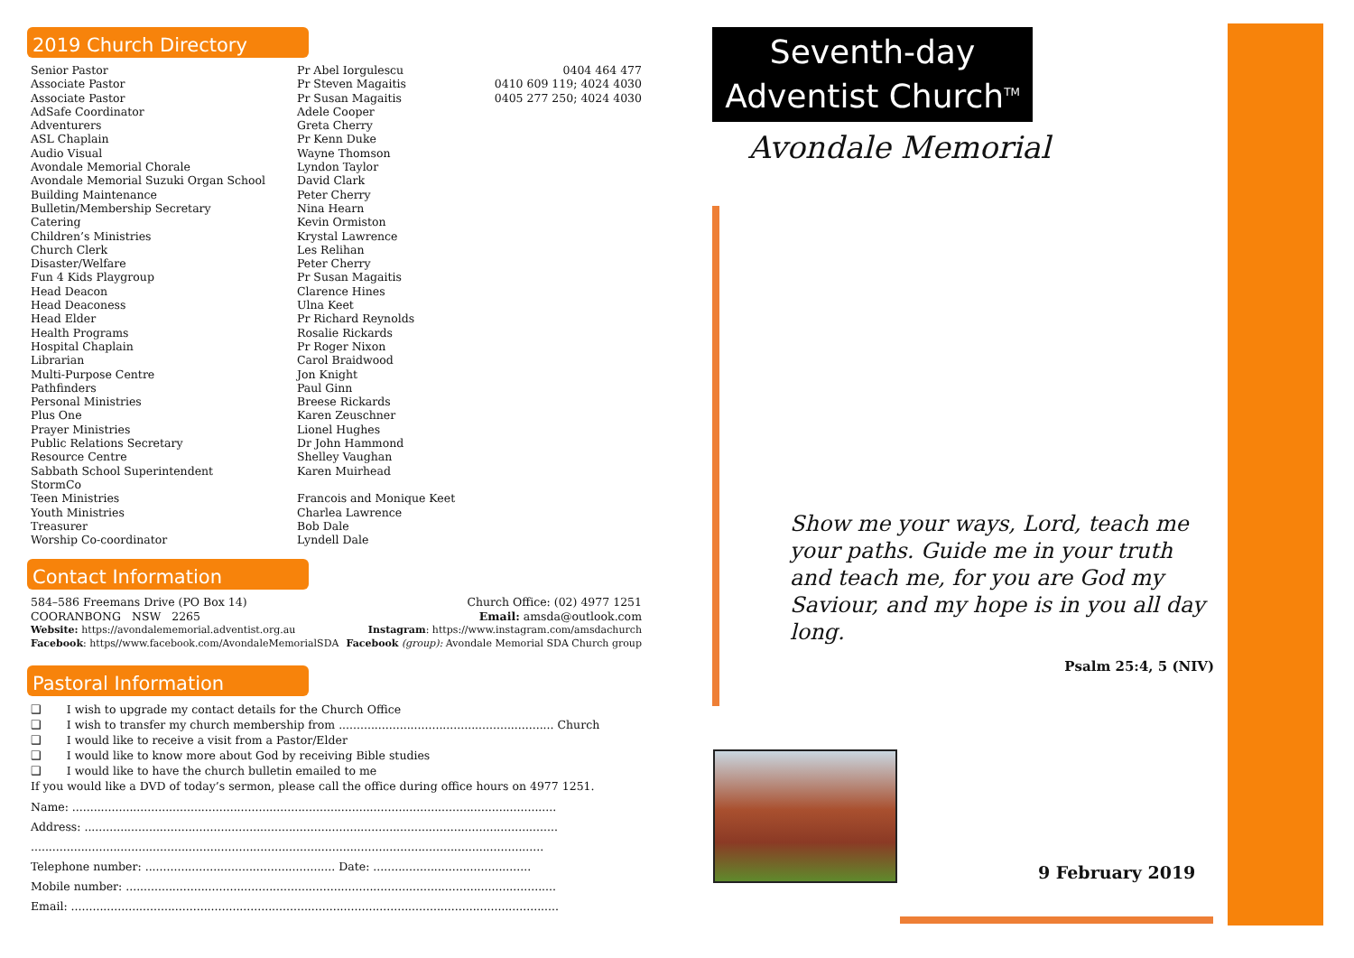2019 Church Directory
| Senior Pastor | Pr Abel Iorgulescu | 0404 464 477 |
| Associate Pastor | Pr Steven Magaitis | 0410 609 119; 4024 4030 |
| Associate Pastor | Pr Susan Magaitis | 0405 277 250; 4024 4030 |
| AdSafe Coordinator | Adele Cooper | |
| Adventurers | Greta Cherry | |
| ASL Chaplain | Pr Kenn Duke | |
| Audio Visual | Wayne Thomson | |
| Avondale Memorial Chorale | Lyndon Taylor | |
| Avondale Memorial Suzuki Organ School | David Clark | |
| Building Maintenance | Peter Cherry | |
| Bulletin/Membership Secretary | Nina Hearn | |
| Catering | Kevin Ormiston | |
| Children’s Ministries | Krystal Lawrence | |
| Church Clerk | Les Relihan | |
| Disaster/Welfare | Peter Cherry | |
| Fun 4 Kids Playgroup | Pr Susan Magaitis | |
| Head Deacon | Clarence Hines | |
| Head Deaconess | Ulna Keet | |
| Head Elder | Pr Richard Reynolds | |
| Health Programs | Rosalie Rickards | |
| Hospital Chaplain | Pr Roger Nixon | |
| Librarian | Carol Braidwood | |
| Multi-Purpose Centre | Jon Knight | |
| Pathfinders | Paul Ginn | |
| Personal Ministries | Breese Rickards | |
| Plus One | Karen Zeuschner | |
| Prayer Ministries | Lionel Hughes | |
| Public Relations Secretary | Dr John Hammond | |
| Resource Centre | Shelley Vaughan | |
| Sabbath School Superintendent | Karen Muirhead | |
| StormCo | | |
| Teen Ministries | Francois and Monique Keet | |
| Youth Ministries | Charlea Lawrence | |
| Treasurer | Bob Dale | |
| Worship Co-coordinator | Lyndell Dale | |
Contact Information
| 584–586 Freemans Drive (PO Box 14) | Church Office: (02) 4977 1251 |
| COORANBONG NSW 2265 | Email: amsda@outlook.com |
| Website: https://avondalememorial.adventist.org.au | Instagram : https://www.instagram.com/amsdachurch |
| Facebook : https//www.facebook.com/AvondaleMemorialSDA | Facebook (group): Avondale Memorial SDA Church group |
Pastoral Information
❑ I wish to upgrade my contact details for the Church Office
❑ I wish to transfer my church membership from ............................................................ Church
❑ I would like to receive a visit from a Pastor/Elder
❑ I would like to know more about God by receiving Bible studies
❑ I would like to have the church bulletin emailed to me
If you would like a DVD of today’s sermon, please call the office during office hours on 4977 1251.
Name: .......................................................................................................................................
Address: ....................................................................................................................................
...............................................................................................................................................
Telephone number: ..................................................... Date: ............................................
Mobile number: ........................................................................................................................
Email: ........................................................................................................................................
Seventh-day
Adventist Church<sup>TM</sup>
Avondale Memorial
Show me your ways, Lord, teach me your paths. Guide me in your truth and teach me, for you are God my Saviour, and my hope is in you all day long.
Psalm 25:4, 5 (NIV)
9 February 2019